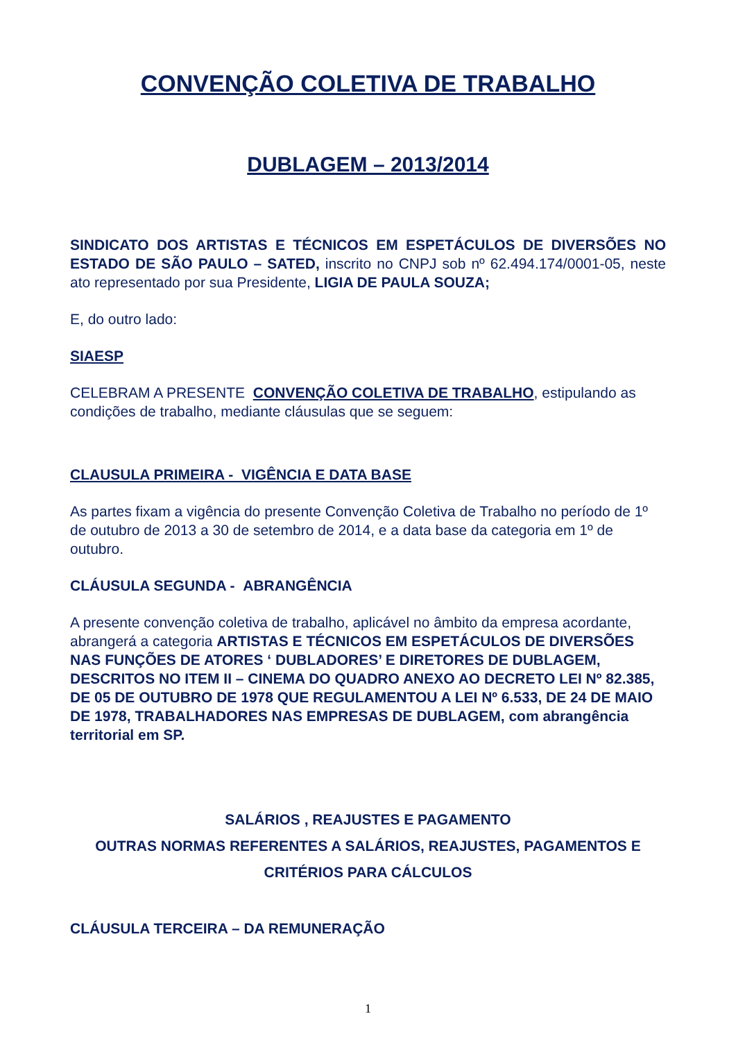CONVENÇÃO COLETIVA DE TRABALHO
DUBLAGEM – 2013/2014
SINDICATO DOS ARTISTAS E TÉCNICOS EM ESPETÁCULOS DE DIVERSÕES NO ESTADO DE SÃO PAULO – SATED, inscrito no CNPJ sob nº 62.494.174/0001-05, neste ato representado por sua Presidente, LIGIA DE PAULA SOUZA;
E, do outro lado:
SIAESP
CELEBRAM A PRESENTE CONVENÇÃO COLETIVA DE TRABALHO, estipulando as condições de trabalho, mediante cláusulas que se seguem:
CLAUSULA PRIMEIRA - VIGÊNCIA E DATA BASE
As partes fixam a vigência do presente Convenção Coletiva de Trabalho no período de 1º de outubro de 2013 a 30 de setembro de 2014, e a data base da categoria em 1º de outubro.
CLÁUSULA SEGUNDA - ABRANGÊNCIA
A presente convenção coletiva de trabalho, aplicável no âmbito da empresa acordante, abrangerá a categoria ARTISTAS E TÉCNICOS EM ESPETÁCULOS DE DIVERSÕES NAS FUNÇÕES DE ATORES ‘ DUBLADORES’ E DIRETORES DE DUBLAGEM, DESCRITOS NO ITEM II – CINEMA DO QUADRO ANEXO AO DECRETO LEI Nº 82.385, DE 05 DE OUTUBRO DE 1978 QUE REGULAMENTOU A LEI Nº 6.533, DE 24 DE MAIO DE 1978, TRABALHADORES NAS EMPRESAS DE DUBLAGEM, com abrangência territorial em SP.
SALÁRIOS , REAJUSTES E PAGAMENTO
OUTRAS NORMAS REFERENTES A SALÁRIOS, REAJUSTES, PAGAMENTOS E CRITÉRIOS PARA CÁLCULOS
CLÁUSULA TERCEIRA – DA REMUNERAÇÃO
1